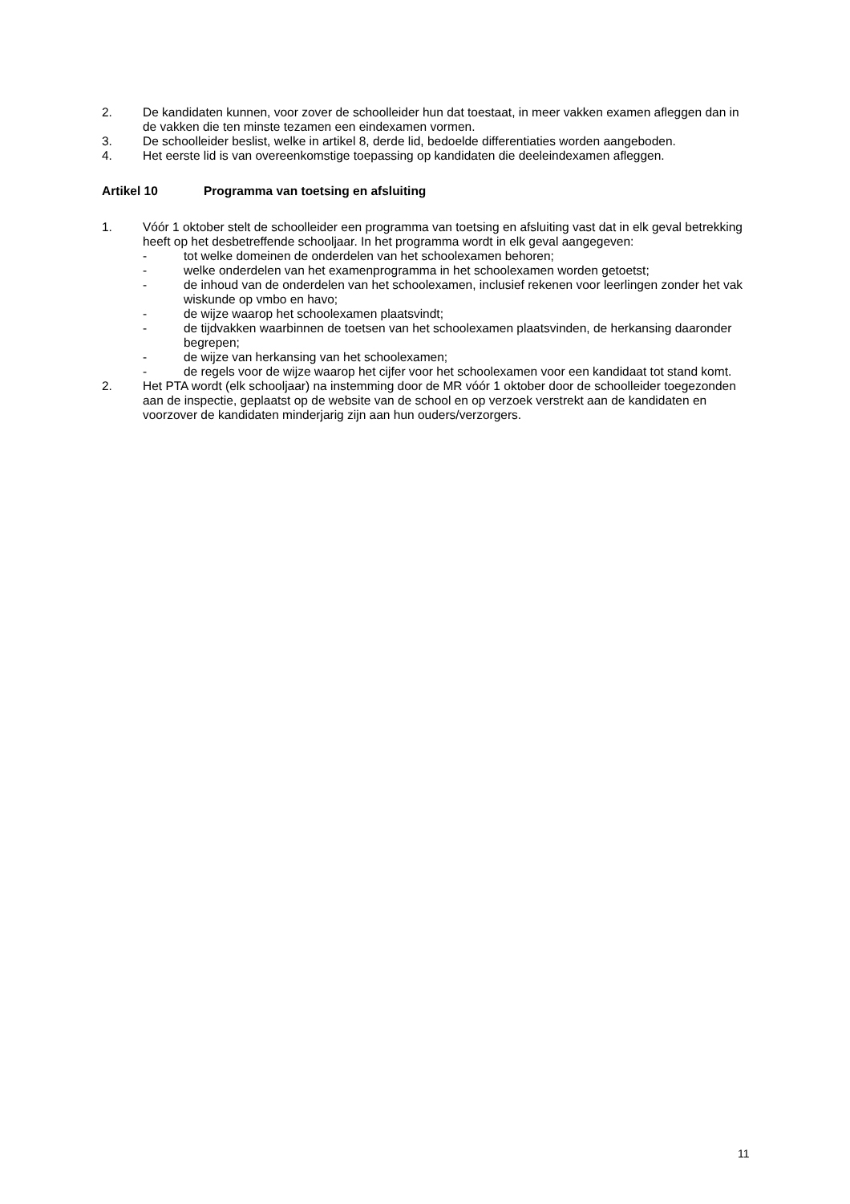2. De kandidaten kunnen, voor zover de schoolleider hun dat toestaat, in meer vakken examen afleggen dan in de vakken die ten minste tezamen een eindexamen vormen.
3. De schoolleider beslist, welke in artikel 8, derde lid, bedoelde differentiaties worden aangeboden.
4. Het eerste lid is van overeenkomstige toepassing op kandidaten die deeleindexamen afleggen.
Artikel 10 Programma van toetsing en afsluiting
1. Vóór 1 oktober stelt de schoolleider een programma van toetsing en afsluiting vast dat in elk geval betrekking heeft op het desbetreffende schooljaar. In het programma wordt in elk geval aangegeven:
- tot welke domeinen de onderdelen van het schoolexamen behoren;
- welke onderdelen van het examenprogramma in het schoolexamen worden getoetst;
- de inhoud van de onderdelen van het schoolexamen, inclusief rekenen voor leerlingen zonder het vak wiskunde op vmbo en havo;
- de wijze waarop het schoolexamen plaatsvindt;
- de tijdvakken waarbinnen de toetsen van het schoolexamen plaatsvinden, de herkansing daaronder begrepen;
- de wijze van herkansing van het schoolexamen;
- de regels voor de wijze waarop het cijfer voor het schoolexamen voor een kandidaat tot stand komt.
2. Het PTA wordt (elk schooljaar) na instemming door de MR vóór 1 oktober door de schoolleider toegezonden aan de inspectie, geplaatst op de website van de school en op verzoek verstrekt aan de kandidaten en voorzover de kandidaten minderjarig zijn aan hun ouders/verzorgers.
11